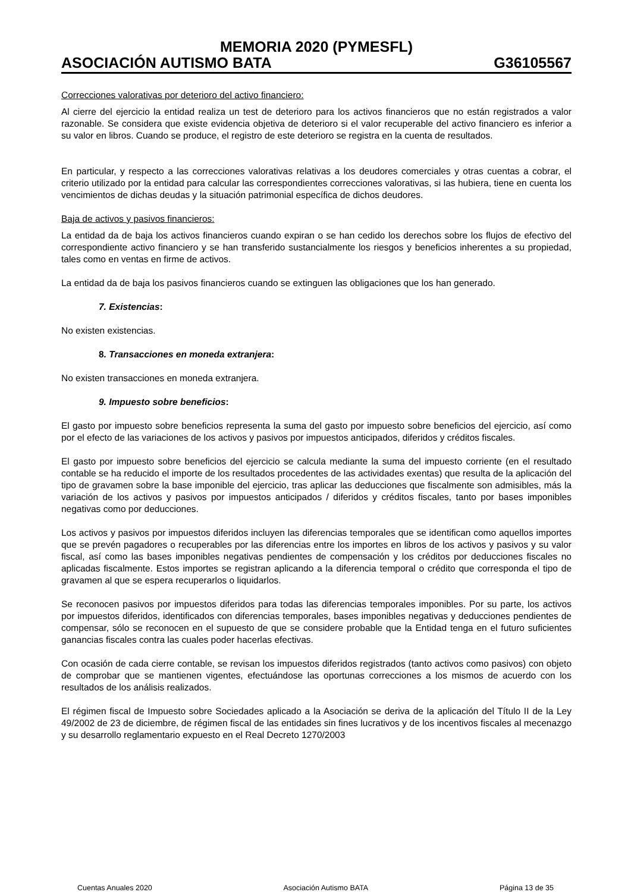MEMORIA 2020 (PYMESFL)
ASOCIACIÓN AUTISMO BATA G36105567
Correcciones valorativas por deterioro del activo financiero:
Al cierre del ejercicio la entidad realiza un test de deterioro para los activos financieros que no están registrados a valor razonable. Se considera que existe evidencia objetiva de deterioro si el valor recuperable del activo financiero es inferior a su valor en libros. Cuando se produce, el registro de este deterioro se registra en la cuenta de resultados.
En particular, y respecto a las correcciones valorativas relativas a los deudores comerciales y otras cuentas a cobrar, el criterio utilizado por la entidad para calcular las correspondientes correcciones valorativas, si las hubiera, tiene en cuenta los vencimientos de dichas deudas y la situación patrimonial específica de dichos deudores.
Baja de activos y pasivos financieros:
La entidad da de baja los activos financieros cuando expiran o se han cedido los derechos sobre los flujos de efectivo del correspondiente activo financiero y se han transferido sustancialmente los riesgos y beneficios inherentes a su propiedad, tales como en ventas en firme de activos.
La entidad da de baja los pasivos financieros cuando se extinguen las obligaciones que los han generado.
7. Existencias:
No existen existencias.
8. Transacciones en moneda extranjera:
No existen transacciones en moneda extranjera.
9. Impuesto sobre beneficios:
El gasto por impuesto sobre beneficios representa la suma del gasto por impuesto sobre beneficios del ejercicio, así como por el efecto de las variaciones de los activos y pasivos por impuestos anticipados, diferidos y créditos fiscales.
El gasto por impuesto sobre beneficios del ejercicio se calcula mediante la suma del impuesto corriente (en el resultado contable se ha reducido el importe de los resultados procedentes de las actividades exentas) que resulta de la aplicación del tipo de gravamen sobre la base imponible del ejercicio, tras aplicar las deducciones que fiscalmente son admisibles, más la variación de los activos y pasivos por impuestos anticipados / diferidos y créditos fiscales, tanto por bases imponibles negativas como por deducciones.
Los activos y pasivos por impuestos diferidos incluyen las diferencias temporales que se identifican como aquellos importes que se prevén pagadores o recuperables por las diferencias entre los importes en libros de los activos y pasivos y su valor fiscal, así como las bases imponibles negativas pendientes de compensación y los créditos por deducciones fiscales no aplicadas fiscalmente. Estos importes se registran aplicando a la diferencia temporal o crédito que corresponda el tipo de gravamen al que se espera recuperarlos o liquidarlos.
Se reconocen pasivos por impuestos diferidos para todas las diferencias temporales imponibles. Por su parte, los activos por impuestos diferidos, identificados con diferencias temporales, bases imponibles negativas y deducciones pendientes de compensar, sólo se reconocen en el supuesto de que se considere probable que la Entidad tenga en el futuro suficientes ganancias fiscales contra las cuales poder hacerlas efectivas.
Con ocasión de cada cierre contable, se revisan los impuestos diferidos registrados (tanto activos como pasivos) con objeto de comprobar que se mantienen vigentes, efectuándose las oportunas correcciones a los mismos de acuerdo con los resultados de los análisis realizados.
El régimen fiscal de Impuesto sobre Sociedades aplicado a la Asociación se deriva de la aplicación del Título II de la Ley 49/2002 de 23 de diciembre, de régimen fiscal de las entidades sin fines lucrativos y de los incentivos fiscales al mecenazgo y su desarrollo reglamentario expuesto en el Real Decreto 1270/2003
Cuentas Anuales 2020 Asociación Autismo BATA Página 13 de 35